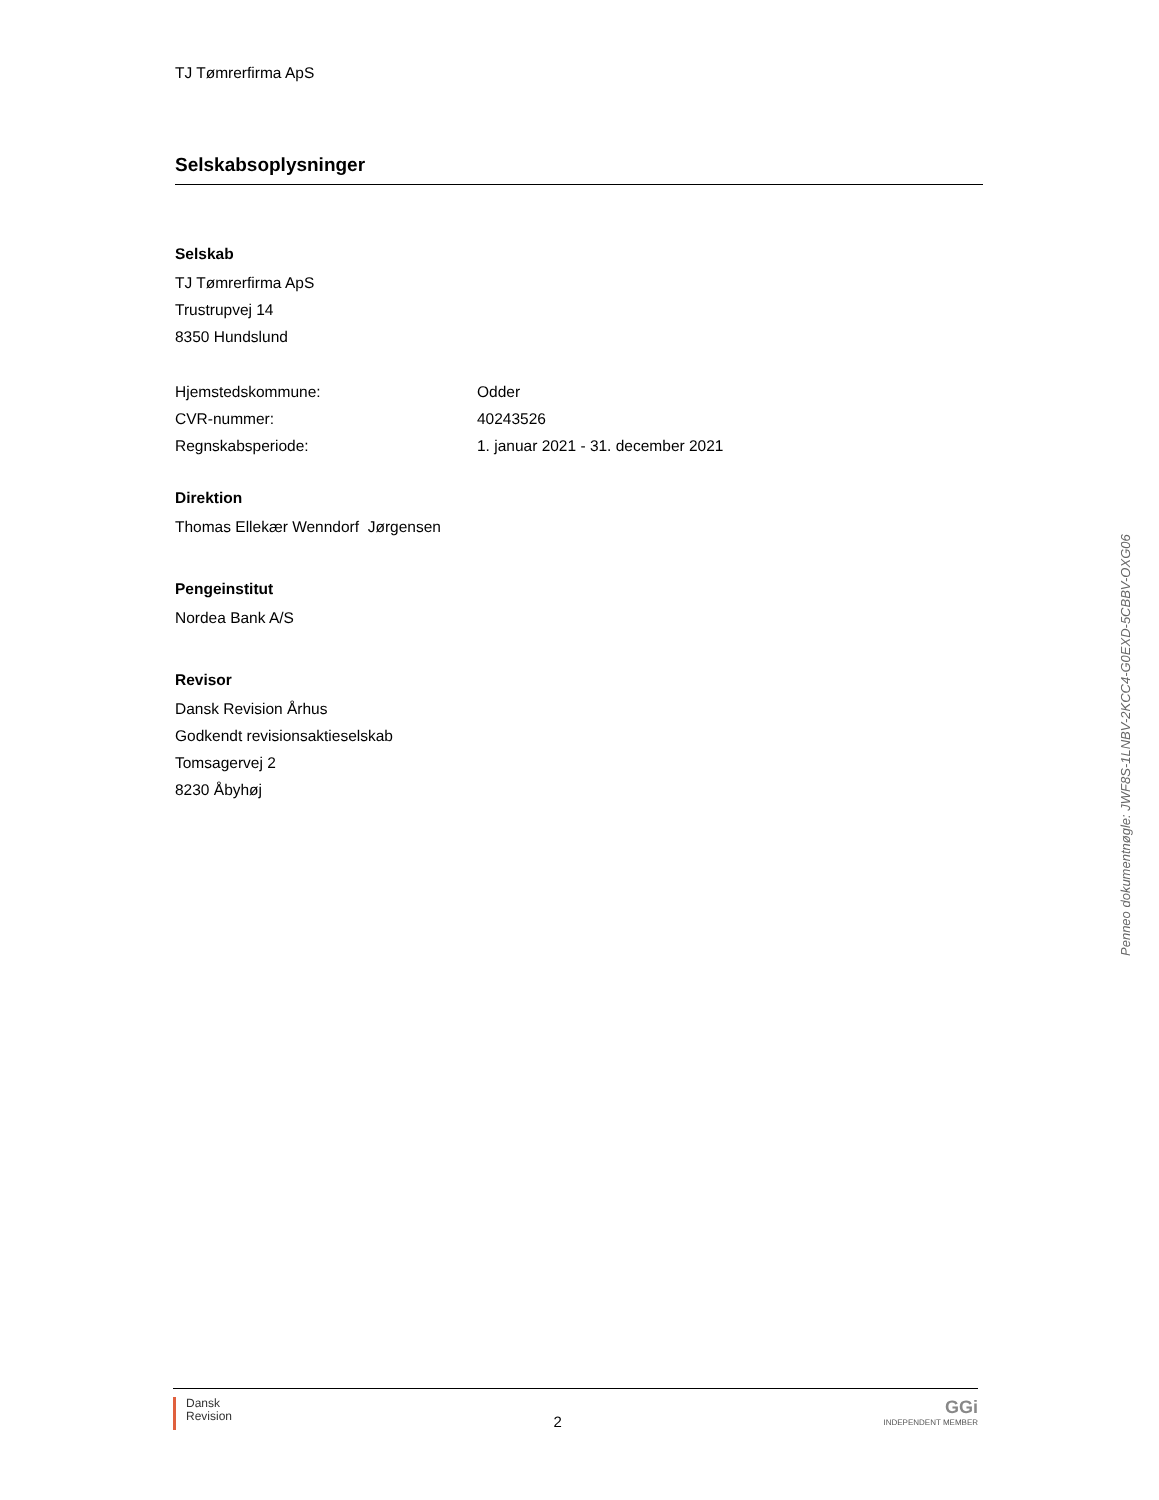TJ Tømrerfirma ApS
Selskabsoplysninger
Selskab
TJ Tømrerfirma ApS
Trustrupvej 14
8350 Hundslund
| Hjemstedskommune: | Odder |
| CVR-nummer: | 40243526 |
| Regnskabsperiode: | 1. januar 2021 - 31. december 2021 |
Direktion
Thomas Ellekær Wenndorf Jørgensen
Pengeinstitut
Nordea Bank A/S
Revisor
Dansk Revision Århus
Godkendt revisionsaktieselskab
Tomsagervej 2
8230 Åbyhøj
Penneo dokumentnøgle: JWF8S-1LNBV-2KCC4-G0EXD-5CBBV-OXG06
Dansk
Revision
2
GGi
INDEPENDENT MEMBER